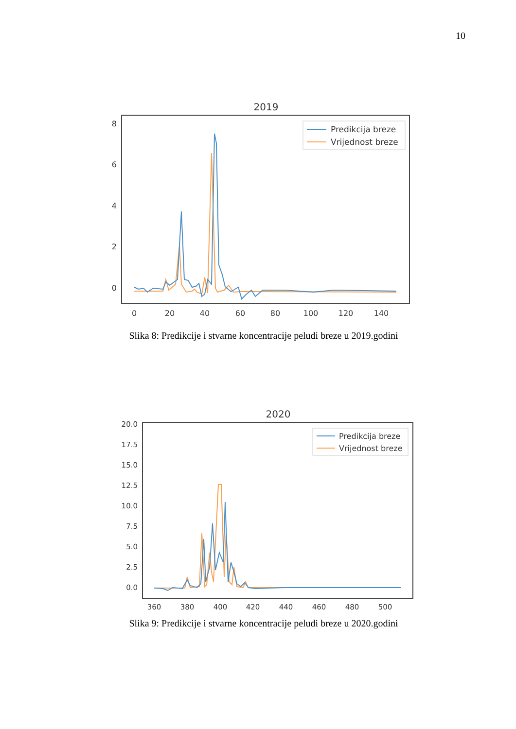10
2019
8
6
4
2
0
0
20
40
60
80
100
120
140
Predikcija breze
Vrijednost breze
Slika 8: Predikcije i stvarne koncentracije peludi breze u 2019.godini
2020
20.0
17.5
15.0
12.5
10.0
7.5
5.0
2.5
0.0
360
380
400
420
440
460
480
500
Predikcija breze
Vrijednost breze
Slika 9: Predikcije i stvarne koncentracije peludi breze u 2020.godini